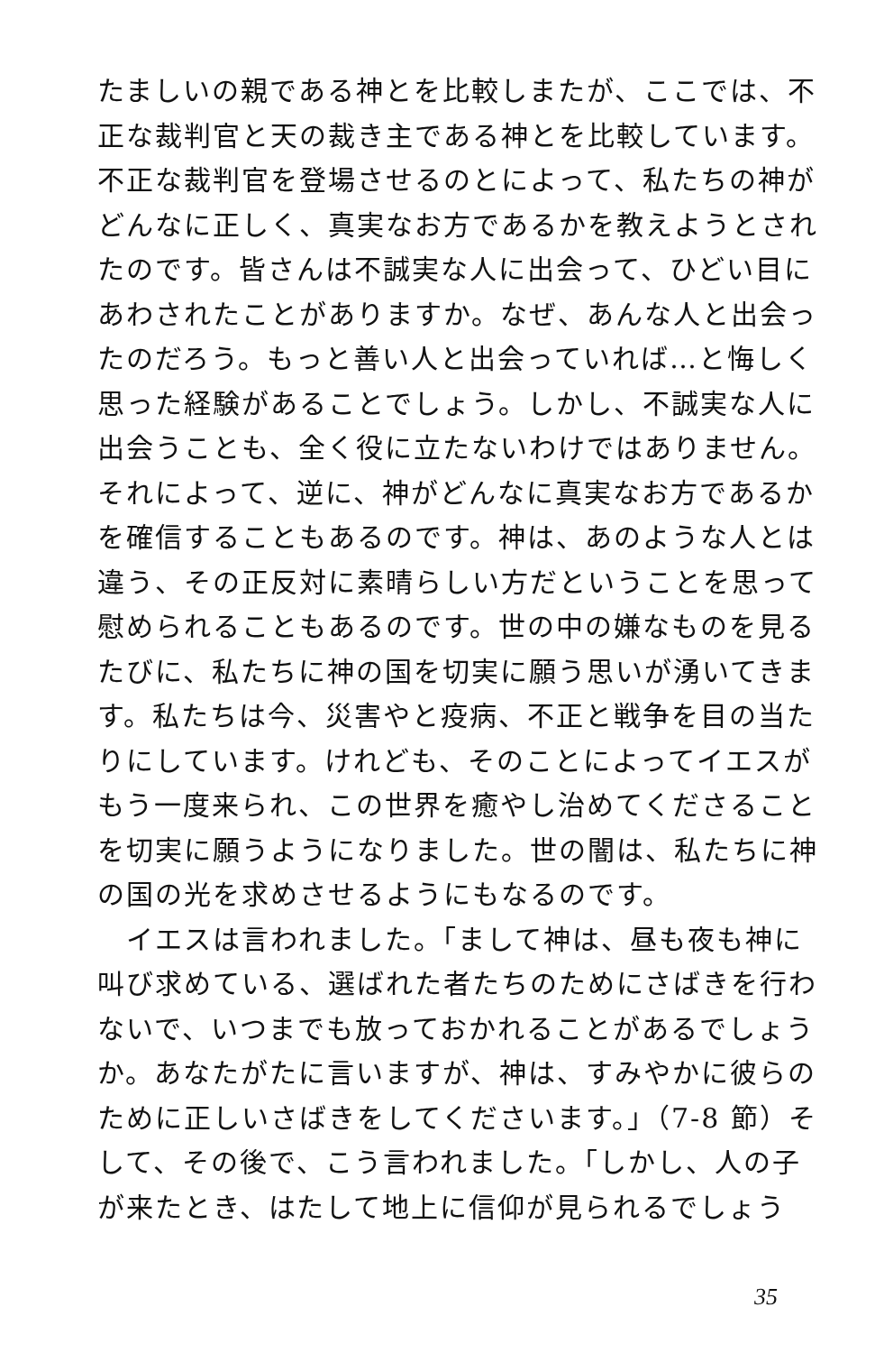たましいの親である神とを比較しまたが、ここでは、不
正な裁判官と天の裁き主である神とを比較しています。
不正な裁判官を登場させるのとによって、私たちの神が
どんなに正しく、真実なお方であるかを教えようとされ
たのです。皆さんは不誠実な人に出会って、ひどい目に
あわされたことがありますか。なぜ、あんな人と出会っ
たのだろう。もっと善い人と出会っていれば…と悔しく
思った経験があることでしょう。しかし、不誠実な人に
出会うことも、全く役に立たないわけではありません。
それによって、逆に、神がどんなに真実なお方であるか
を確信することもあるのです。神は、あのような人とは
違う、その正反対に素晴らしい方だということを思って
慰められることもあるのです。世の中の嫌なものを見る
たびに、私たちに神の国を切実に願う思いが湧いてきま
す。私たちは今、災害やと疫病、不正と戦争を目の当た
りにしています。けれども、そのことによってイエスが
もう一度来られ、この世界を癒やし治めてくださること
を切実に願うようになりました。世の闇は、私たちに神
の国の光を求めさせるようにもなるのです。
　イエスは言われました。「まして神は、昼も夜も神に
叫び求めている、選ばれた者たちのためにさばきを行わ
ないで、いつまでも放っておかれることがあるでしょう
か。あなたがたに言いますが、神は、すみやかに彼らの
ために正しいさばきをしてくださいます。」（7-8 節）そ
して、その後で、こう言われました。「しかし、人の子
が来たとき、はたして地上に信仰が見られるでしょう
35